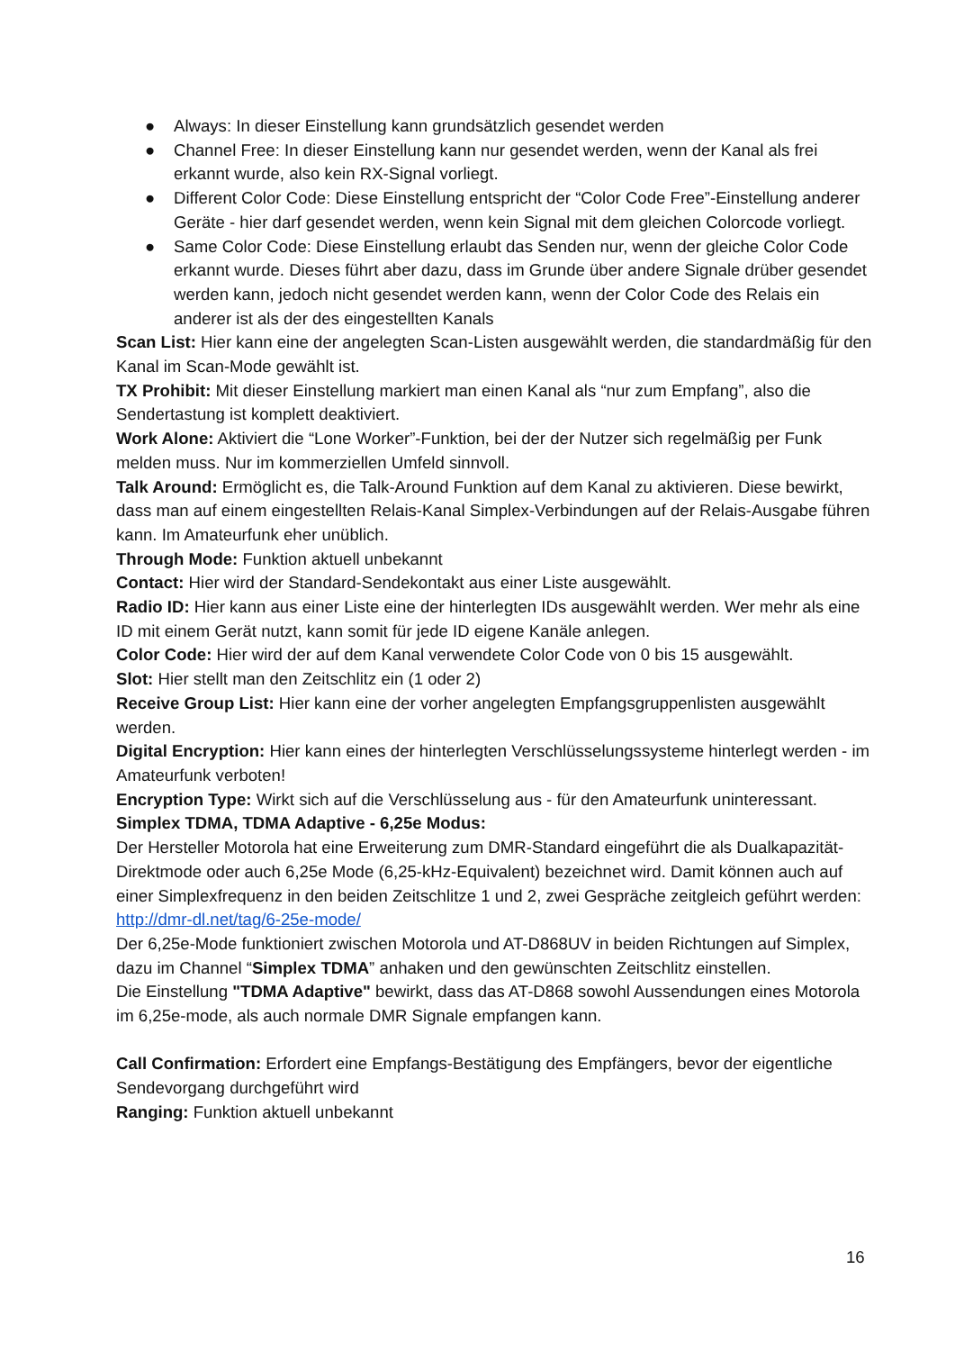● Always: In dieser Einstellung kann grundsätzlich gesendet werden
● Channel Free: In dieser Einstellung kann nur gesendet werden, wenn der Kanal als frei erkannt wurde, also kein RX-Signal vorliegt.
● Different Color Code: Diese Einstellung entspricht der “Color Code Free”-Einstellung anderer Geräte - hier darf gesendet werden, wenn kein Signal mit dem gleichen Colorcode vorliegt.
● Same Color Code: Diese Einstellung erlaubt das Senden nur, wenn der gleiche Color Code erkannt wurde. Dieses führt aber dazu, dass im Grunde über andere Signale drüber gesendet werden kann, jedoch nicht gesendet werden kann, wenn der Color Code des Relais ein anderer ist als der des eingestellten Kanals
Scan List: Hier kann eine der angelegten Scan-Listen ausgewählt werden, die standardmäßig für den Kanal im Scan-Mode gewählt ist.
TX Prohibit: Mit dieser Einstellung markiert man einen Kanal als “nur zum Empfang”, also die Sendertastung ist komplett deaktiviert.
Work Alone: Aktiviert die “Lone Worker”-Funktion, bei der der Nutzer sich regelmäßig per Funk melden muss. Nur im kommerziellen Umfeld sinnvoll.
Talk Around: Ermöglicht es, die Talk-Around Funktion auf dem Kanal zu aktivieren. Diese bewirkt, dass man auf einem eingestellten Relais-Kanal Simplex-Verbindungen auf der Relais-Ausgabe führen kann. Im Amateurfunk eher unüblich.
Through Mode: Funktion aktuell unbekannt
Contact: Hier wird der Standard-Sendekontakt aus einer Liste ausgewählt.
Radio ID: Hier kann aus einer Liste eine der hinterlegten IDs ausgewählt werden. Wer mehr als eine ID mit einem Gerät nutzt, kann somit für jede ID eigene Kanäle anlegen.
Color Code: Hier wird der auf dem Kanal verwendete Color Code von 0 bis 15 ausgewählt.
Slot: Hier stellt man den Zeitschlitz ein (1 oder 2)
Receive Group List: Hier kann eine der vorher angelegten Empfangsgruppenlisten ausgewählt werden.
Digital Encryption: Hier kann eines der hinterlegten Verschlüsselungssysteme hinterlegt werden - im Amateurfunk verboten!
Encryption Type: Wirkt sich auf die Verschlüsselung aus - für den Amateurfunk uninteressant.
Simplex TDMA, TDMA Adaptive - 6,25e Modus:
Der Hersteller Motorola hat eine Erweiterung zum DMR-Standard eingeführt die als Dualkapazität-Direktmode oder auch 6,25e Mode (6,25-kHz-Equivalent) bezeichnet wird. Damit können auch auf einer Simplexfrequenz in den beiden Zeitschlitze 1 und 2, zwei Gespräche zeitgleich geführt werden: http://dmr-dl.net/tag/6-25e-mode/
Der 6,25e-Mode funktioniert zwischen Motorola und AT-D868UV in beiden Richtungen auf Simplex, dazu im Channel “Simplex TDMA” anhaken und den gewünschten Zeitschlitz einstellen.
Die Einstellung "TDMA Adaptive" bewirkt, dass das AT-D868 sowohl Aussendungen eines Motorola im 6,25e-mode, als auch normale DMR Signale empfangen kann.
Call Confirmation: Erfordert eine Empfangs-Bestätigung des Empfängers, bevor der eigentliche Sendevorgang durchgeführt wird
Ranging: Funktion aktuell unbekannt
16